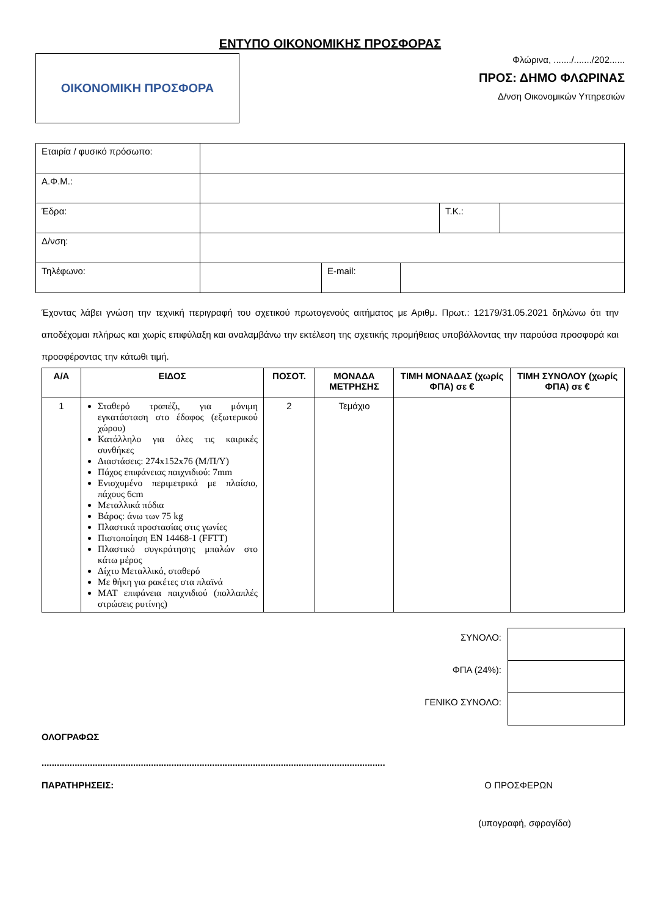ΕΝΤΥΠΟ ΟΙΚΟΝΟΜΙΚΗΣ ΠΡΟΣΦΟΡΑΣ
ΟΙΚΟΝΟΜΙΚΗ ΠΡΟΣΦΟΡΑ
Φλώρινα, ......./......./202......
ΠΡΟΣ: ΔΗΜΟ ΦΛΩΡΙΝΑΣ
Δ/νση Οικονομικών Υπηρεσιών
| Εταιρία / φυσικό πρόσωπο: | | | | | |
| Α.Φ.Μ.: | | | | | |
| Έδρα: | | | | Τ.Κ.: | |
| Δ/νση: | | | | | |
| Τηλέφωνο: | | E-mail: | | | |
Έχοντας λάβει γνώση την τεχνική περιγραφή του σχετικού πρωτογενούς αιτήματος με Αριθμ. Πρωτ.: 12179/31.05.2021 δηλώνω ότι την αποδέχομαι πλήρως και χωρίς επιφύλαξη και αναλαμβάνω την εκτέλεση της σχετικής προμήθειας υποβάλλοντας την παρούσα προσφορά και προσφέροντας την κάτωθι τιμή.
| Α/Α | ΕΙΔΟΣ | ΠΟΣΟΤ. | ΜΟΝΑΔΑ ΜΕΤΡΗΣΗΣ | ΤΙΜΗ ΜΟΝΑΔΑΣ (χωρίς ΦΠΑ) σε € | ΤΙΜΗ ΣΥΝΟΛΟΥ (χωρίς ΦΠΑ) σε € |
| --- | --- | --- | --- | --- | --- |
| 1 | Σταθερό τραπέζι, για μόνιμη εγκατάσταση στο έδαφος (εξωτερικού χώρου) Κατάλληλο για όλες τις καιρικές συνθήκες Διαστάσεις: 274x152x76 (Μ/Π/Υ) Πάχος επιφάνειας παιχνιδιού: 7mm Ενισχυμένο περιμετρικά με πλαίσιο, πάχους 6cm Μεταλλικά πόδια Βάρος: άνω των 75 kg Πλαστικά προστασίας στις γωνίες Πιστοποίηση EN 14468-1 (FFTT) Πλαστικό συγκράτησης μπαλών στο κάτω μέρος Δίχτυ Μεταλλικό, σταθερό Με θήκη για ρακέτες στα πλαϊνά MAT επιφάνεια παιχνιδιού (πολλαπλές στρώσεις ρυτίνης) | 2 | Τεμάχιο | | |
| ΣΥΝΟΛΟ: | |
| ΦΠΑ (24%): | |
| ΓΕΝΙΚΟ ΣΥΝΟΛΟ: | |
ΟΛΟΓΡΑΦΩΣ
.......................................................................................................................................
ΠΑΡΑΤΗΡΗΣΕΙΣ: Ο ΠΡΟΣΦΕΡΩΝ
(υπογραφή, σφραγίδα)